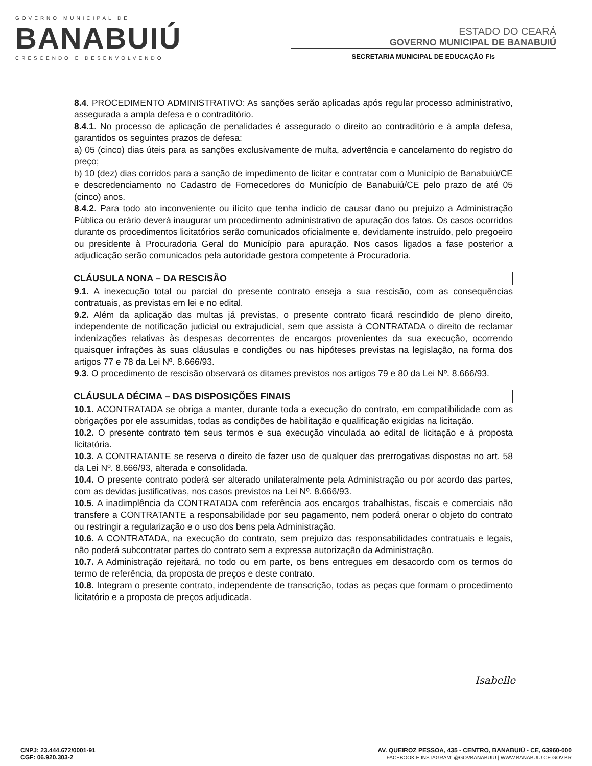GOVERNO MUNICIPAL DE
BANABUIÚ
CRESCENDO E DESENVOLVENDO
ESTADO DO CEARÁ
GOVERNO MUNICIPAL DE BANABUIÚ
SECRETARIA MUNICIPAL DE EDUCAÇÃO Fls
8.4. PROCEDIMENTO ADMINISTRATIVO: As sanções serão aplicadas após regular processo administrativo, assegurada a ampla defesa e o contraditório.
8.4.1. No processo de aplicação de penalidades é assegurado o direito ao contraditório e à ampla defesa, garantidos os seguintes prazos de defesa:
a) 05 (cinco) dias úteis para as sanções exclusivamente de multa, advertência e cancelamento do registro do preço;
b) 10 (dez) dias corridos para a sanção de impedimento de licitar e contratar com o Município de Banabuiú/CE e descredenciamento no Cadastro de Fornecedores do Município de Banabuiú/CE pelo prazo de até 05 (cinco) anos.
8.4.2. Para todo ato inconveniente ou ilícito que tenha indicio de causar dano ou prejuízo a Administração Pública ou erário deverá inaugurar um procedimento administrativo de apuração dos fatos. Os casos ocorridos durante os procedimentos licitatórios serão comunicados oficialmente e, devidamente instruído, pelo pregoeiro ou presidente à Procuradoria Geral do Município para apuração. Nos casos ligados a fase posterior a adjudicação serão comunicados pela autoridade gestora competente à Procuradoria.
CLÁUSULA NONA – DA RESCISÃO
9.1. A inexecução total ou parcial do presente contrato enseja a sua rescisão, com as consequências contratuais, as previstas em lei e no edital.
9.2. Além da aplicação das multas já previstas, o presente contrato ficará rescindido de pleno direito, independente de notificação judicial ou extrajudicial, sem que assista à CONTRATADA o direito de reclamar indenizações relativas às despesas decorrentes de encargos provenientes da sua execução, ocorrendo quaisquer infrações às suas cláusulas e condições ou nas hipóteses previstas na legislação, na forma dos artigos 77 e 78 da Lei Nº. 8.666/93.
9.3. O procedimento de rescisão observará os ditames previstos nos artigos 79 e 80 da Lei Nº. 8.666/93.
CLÁUSULA DÉCIMA – DAS DISPOSIÇÕES FINAIS
10.1. ACONTRATADA se obriga a manter, durante toda a execução do contrato, em compatibilidade com as obrigações por ele assumidas, todas as condições de habilitação e qualificação exigidas na licitação.
10.2. O presente contrato tem seus termos e sua execução vinculada ao edital de licitação e à proposta licitatória.
10.3. A CONTRATANTE se reserva o direito de fazer uso de qualquer das prerrogativas dispostas no art. 58 da Lei Nº. 8.666/93, alterada e consolidada.
10.4. O presente contrato poderá ser alterado unilateralmente pela Administração ou por acordo das partes, com as devidas justificativas, nos casos previstos na Lei Nº. 8.666/93.
10.5. A inadimplência da CONTRATADA com referência aos encargos trabalhistas, fiscais e comerciais não transfere a CONTRATANTE a responsabilidade por seu pagamento, nem poderá onerar o objeto do contrato ou restringir a regularização e o uso dos bens pela Administração.
10.6. A CONTRATADA, na execução do contrato, sem prejuízo das responsabilidades contratuais e legais, não poderá subcontratar partes do contrato sem a expressa autorização da Administração.
10.7. A Administração rejeitará, no todo ou em parte, os bens entregues em desacordo com os termos do termo de referência, da proposta de preços e deste contrato.
10.8. Integram o presente contrato, independente de transcrição, todas as peças que formam o procedimento licitatório e a proposta de preços adjudicada.
Isabelle
CNPJ: 23.444.672/0001-91
CGF: 06.920.303-2
AV. QUEIROZ PESSOA, 435 - CENTRO, BANABUIÚ - CE, 63960-000
FACEBOOK E INSTAGRAM: @GOVBANABUIU | WWW.BANABUIU.CE.GOV.BR